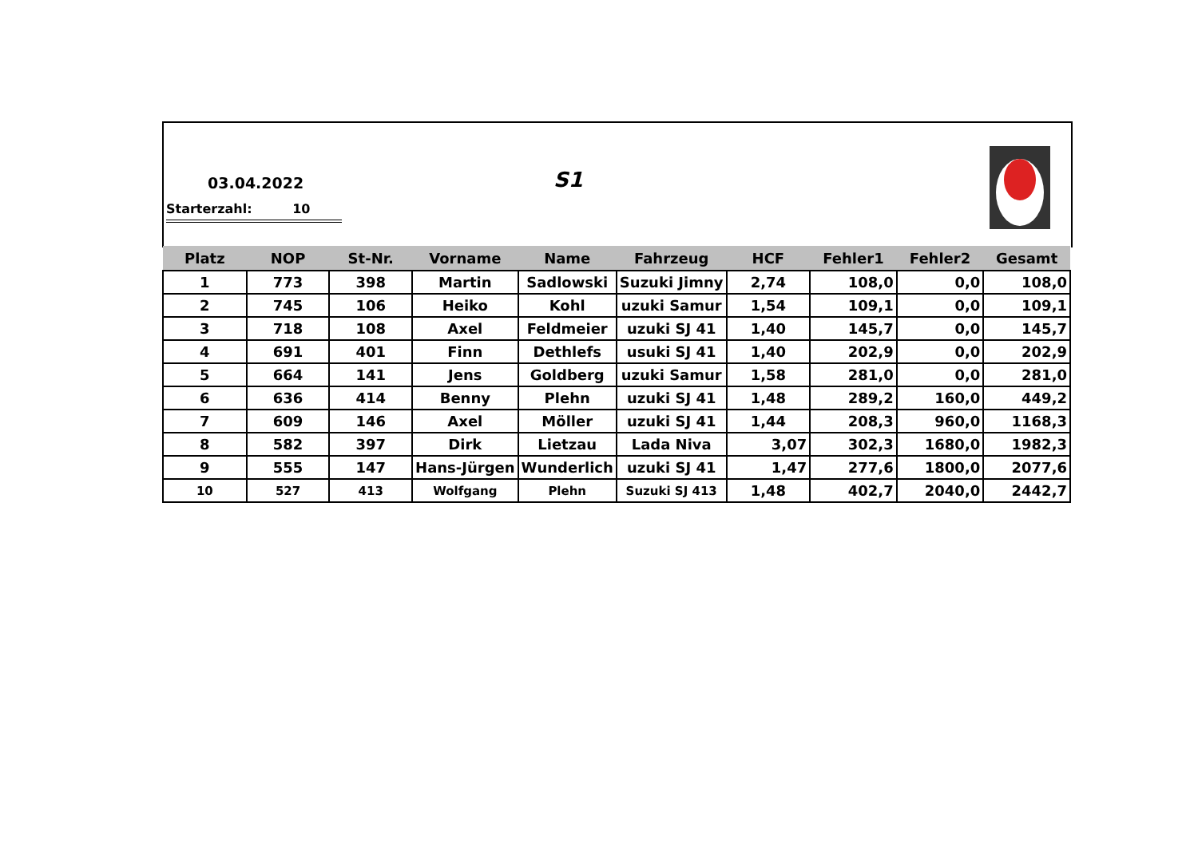03.04.2022 S1
Starterzahl: 10
| Platz | NOP | St-Nr. | Vorname | Name | Fahrzeug | HCF | Fehler1 | Fehler2 | Gesamt |
| --- | --- | --- | --- | --- | --- | --- | --- | --- | --- |
| 1 | 773 | 398 | Martin | Sadlowski | Suzuki Jimny | 2,74 | 108,0 | 0,0 | 108,0 |
| 2 | 745 | 106 | Heiko | Kohl | uzuki Samur | 1,54 | 109,1 | 0,0 | 109,1 |
| 3 | 718 | 108 | Axel | Feldmeier | uzuki SJ 41 | 1,40 | 145,7 | 0,0 | 145,7 |
| 4 | 691 | 401 | Finn | Dethlefs | usuki SJ 41 | 1,40 | 202,9 | 0,0 | 202,9 |
| 5 | 664 | 141 | Jens | Goldberg | uzuki Samur | 1,58 | 281,0 | 0,0 | 281,0 |
| 6 | 636 | 414 | Benny | Plehn | uzuki SJ 41 | 1,48 | 289,2 | 160,0 | 449,2 |
| 7 | 609 | 146 | Axel | Möller | uzuki SJ 41 | 1,44 | 208,3 | 960,0 | 1168,3 |
| 8 | 582 | 397 | Dirk | Lietzau | Lada Niva | 3,07 | 302,3 | 1680,0 | 1982,3 |
| 9 | 555 | 147 | Hans-Jürgen | Wunderlich | uzuki SJ 41 | 1,47 | 277,6 | 1800,0 | 2077,6 |
| 10 | 527 | 413 | Wolfgang | Plehn | Suzuki SJ 413 | 1,48 | 402,7 | 2040,0 | 2442,7 |